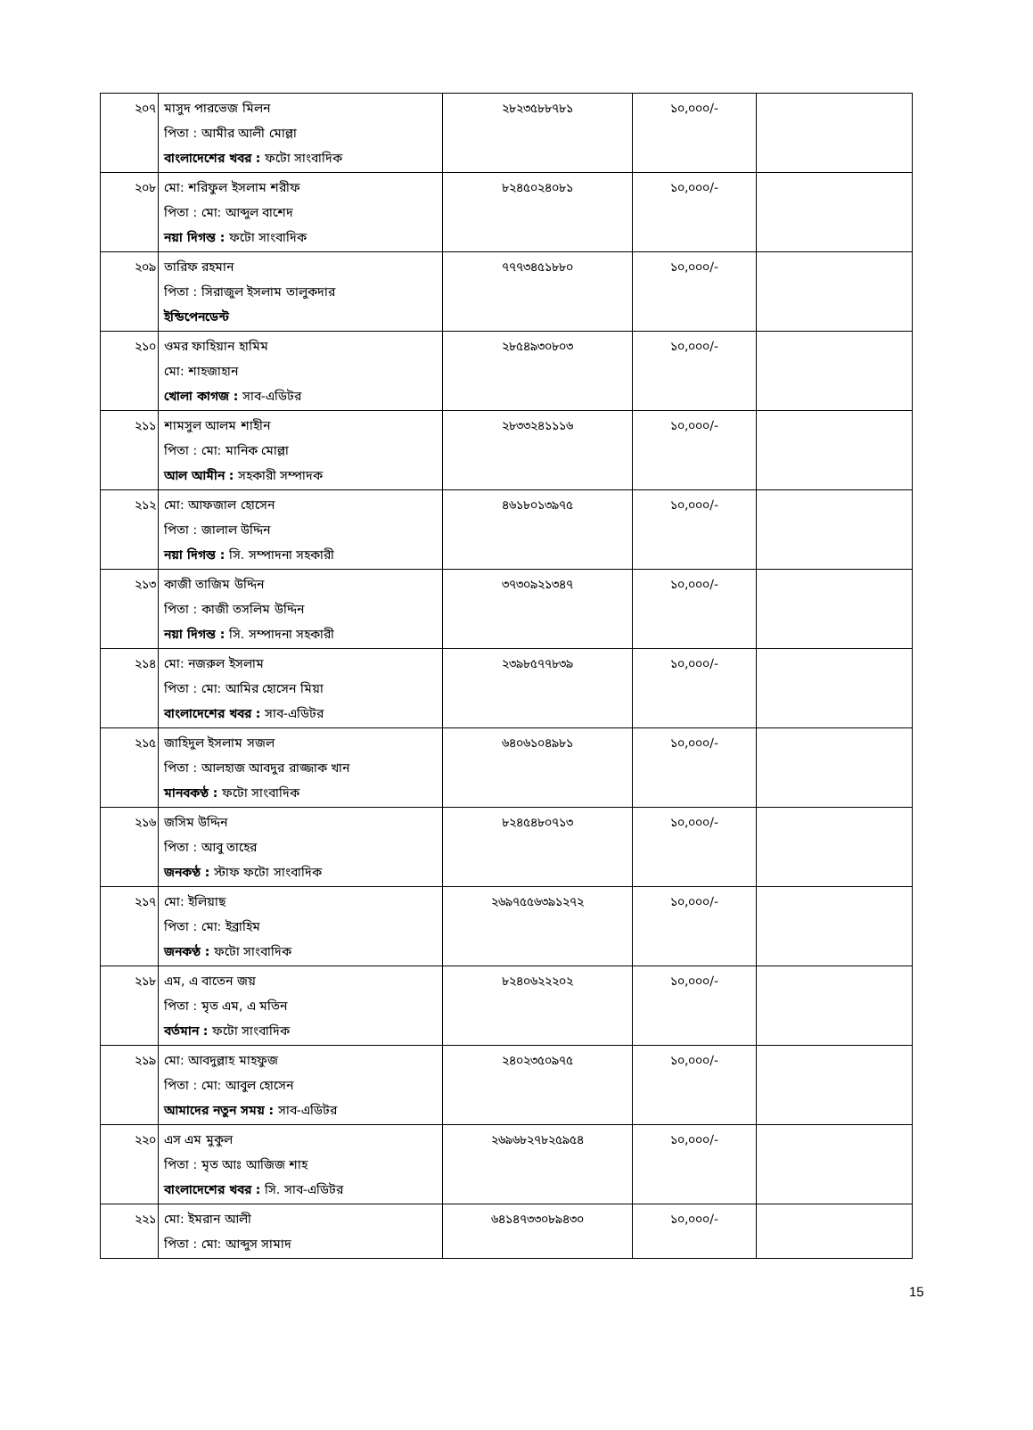| ২০৭ | মাসুদ পারভেজ মিলন পিতা : আমীর আলী মোল্লা বাংলাদেশের খবর : ফটো সাংবাদিক | ২৮২৩৫৮৮৭৮১ | ১০,০০০/- | |
| ২০৮ | মো: শরিফুল ইসলাম শরীফ পিতা : মো: আব্দুল বাশেদ নয়া দিগন্ত : ফটো সাংবাদিক | ৮২৪৫০২৪০৮১ | ১০,০০০/- | |
| ২০৯ | তারিফ রহমান পিতা : সিরাজুল ইসলাম তালুকদার ইন্ডিপেনডেন্ট | ৭৭৭৩৪৫১৮৮০ | ১০,০০০/- | |
| ২১০ | ওমর ফাহিয়ান হামিম মো: শাহজাহান খোলা কাগজ : সাব-এডিটর | ২৮৫৪৯৩০৮০৩ | ১০,০০০/- | |
| ২১১ | শামসুল আলম শাহীন পিতা : মো: মানিক মোল্লা আল আমীন : সহকারী সম্পাদক | ২৮৩৩২৪১১১৬ | ১০,০০০/- | |
| ২১২ | মো: আফজাল হোসেন পিতা : জালাল উদ্দিন নয়া দিগন্ত : সি. সম্পাদনা সহকারী | ৪৬১৮০১৩৯৭৫ | ১০,০০০/- | |
| ২১৩ | কাজী তাজিম উদ্দিন পিতা : কাজী তসলিম উদ্দিন নয়া দিগন্ত : সি. সম্পাদনা সহকারী | ৩৭৩০৯২১৩৪৭ | ১০,০০০/- | |
| ২১৪ | মো: নজরুল ইসলাম পিতা : মো: আমির হোসেন মিয়া বাংলাদেশের খবর : সাব-এডিটর | ২৩৯৮৫৭৭৮৩৯ | ১০,০০০/- | |
| ২১৫ | জাহিদুল ইসলাম সজল পিতা : আলহাজ আবদুর রাজ্জাক খান মানবকণ্ঠ : ফটো সাংবাদিক | ৬৪০৬১০৪৯৮১ | ১০,০০০/- | |
| ২১৬ | জসিম উদ্দিন পিতা : আবু তাহের জনকণ্ঠ : স্টাফ ফটো সাংবাদিক | ৮২৪৫৪৮০৭১৩ | ১০,০০০/- | |
| ২১৭ | মো: ইলিয়াছ পিতা : মো: ইব্রাহিম জনকণ্ঠ : ফটো সাংবাদিক | ২৬৯৭৫৫৬৩৯১২৭২ | ১০,০০০/- | |
| ২১৮ | এম, এ বাতেন জয় পিতা : মৃত এম, এ মতিন বর্তমান : ফটো সাংবাদিক | ৮২৪০৬২২২০২ | ১০,০০০/- | |
| ২১৯ | মো: আবদুল্লাহ মাহফুজ পিতা : মো: আবুল হোসেন আমাদের নতুন সময় : সাব-এডিটর | ২৪০২৩৫০৯৭৫ | ১০,০০০/- | |
| ২২০ | এস এম মুকুল পিতা : মৃত আঃ আজিজ শাহ বাংলাদেশের খবর : সি. সাব-এডিটর | ২৬৯৬৮২৭৮২৫৯৫৪ | ১০,০০০/- | |
| ২২১ | মো: ইমরান আলী পিতা : মো: আব্দুস সামাদ | ৬৪১৪৭৩৩০৮৯৪৩০ | ১০,০০০/- | |
15